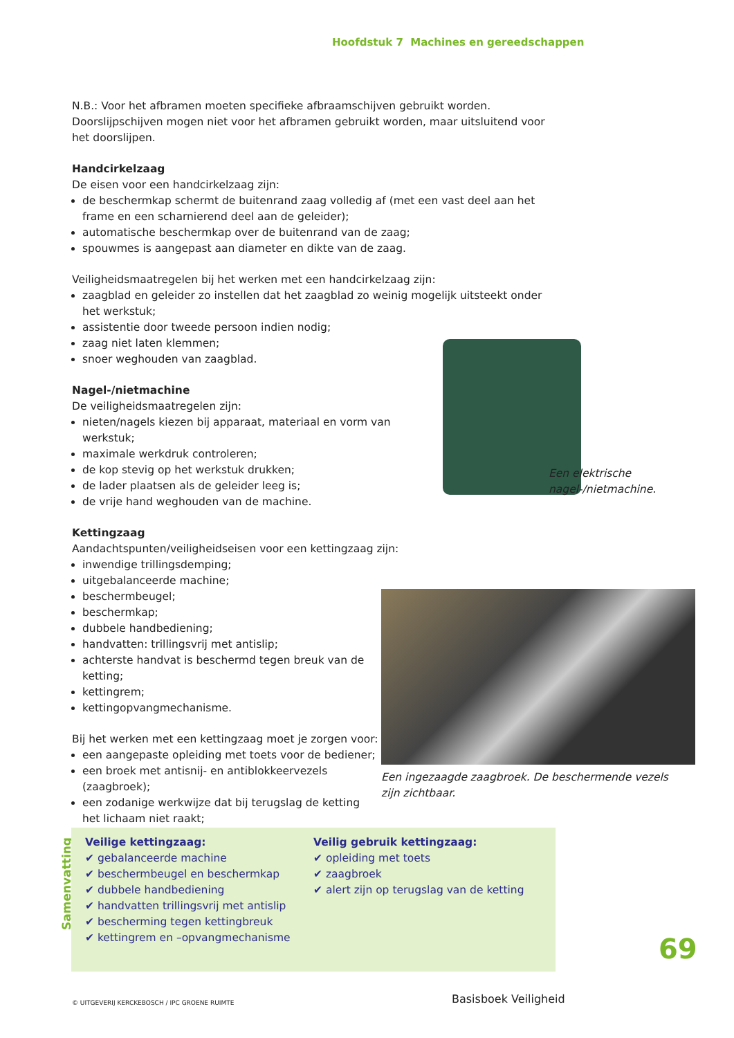Hoofdstuk 7 Machines en gereedschappen
N.B.: Voor het afbramen moeten specifieke afbraamschijven gebruikt worden. Doorslijpschijven mogen niet voor het afbramen gebruikt worden, maar uitsluitend voor het doorslijpen.
Handcirkelzaag
De eisen voor een handcirkelzaag zijn:
de beschermkap schermt de buitenrand zaag volledig af (met een vast deel aan het frame en een scharnierend deel aan de geleider);
automatische beschermkap over de buitenrand van de zaag;
spouwmes is aangepast aan diameter en dikte van de zaag.
Veiligheidsmaatregelen bij het werken met een handcirkelzaag zijn:
zaagblad en geleider zo instellen dat het zaagblad zo weinig mogelijk uitsteekt onder het werkstuk;
assistentie door tweede persoon indien nodig;
zaag niet laten klemmen;
snoer weghouden van zaagblad.
Nagel-/nietmachine
De veiligheidsmaatregelen zijn:
nieten/nagels kiezen bij apparaat, materiaal en vorm van werkstuk;
maximale werkdruk controleren;
de kop stevig op het werkstuk drukken;
de lader plaatsen als de geleider leeg is;
de vrije hand weghouden van de machine.
Kettingzaag
Aandachtspunten/veiligheidseisen voor een kettingzaag zijn:
inwendige trillingsdemping;
uitgebalanceerde machine;
beschermbeugel;
beschermkap;
dubbele handbediening;
handvatten: trillingsvrij met antislip;
achterste handvat is beschermd tegen breuk van de ketting;
kettingrem;
kettingopvangmechanisme.
Bij het werken met een kettingzaag moet je zorgen voor:
een aangepaste opleiding met toets voor de bediener;
een broek met antisnij- en antiblokkeervezels (zaagbroek);
een zodanige werkwijze dat bij terugslag de ketting het lichaam niet raakt;
Een elektrische
nagel-/nietmachine.
Een ingezaagde zaagbroek. De beschermende vezels zijn zichtbaar.
Samenvatting
Veilige kettingzaag:
✔ gebalanceerde machine
✔ beschermbeugel en beschermkap
✔ dubbele handbediening
✔ handvatten trillingsvrij met antislip
✔ bescherming tegen kettingbreuk
✔ kettingrem en –opvangmechanisme
Veilig gebruik kettingzaag:
✔ opleiding met toets
✔ zaagbroek
✔ alert zijn op terugslag van de ketting
69
© UITGEVERIJ KERCKEBOSCH / IPC GROENE RUIMTE
Basisboek Veiligheid